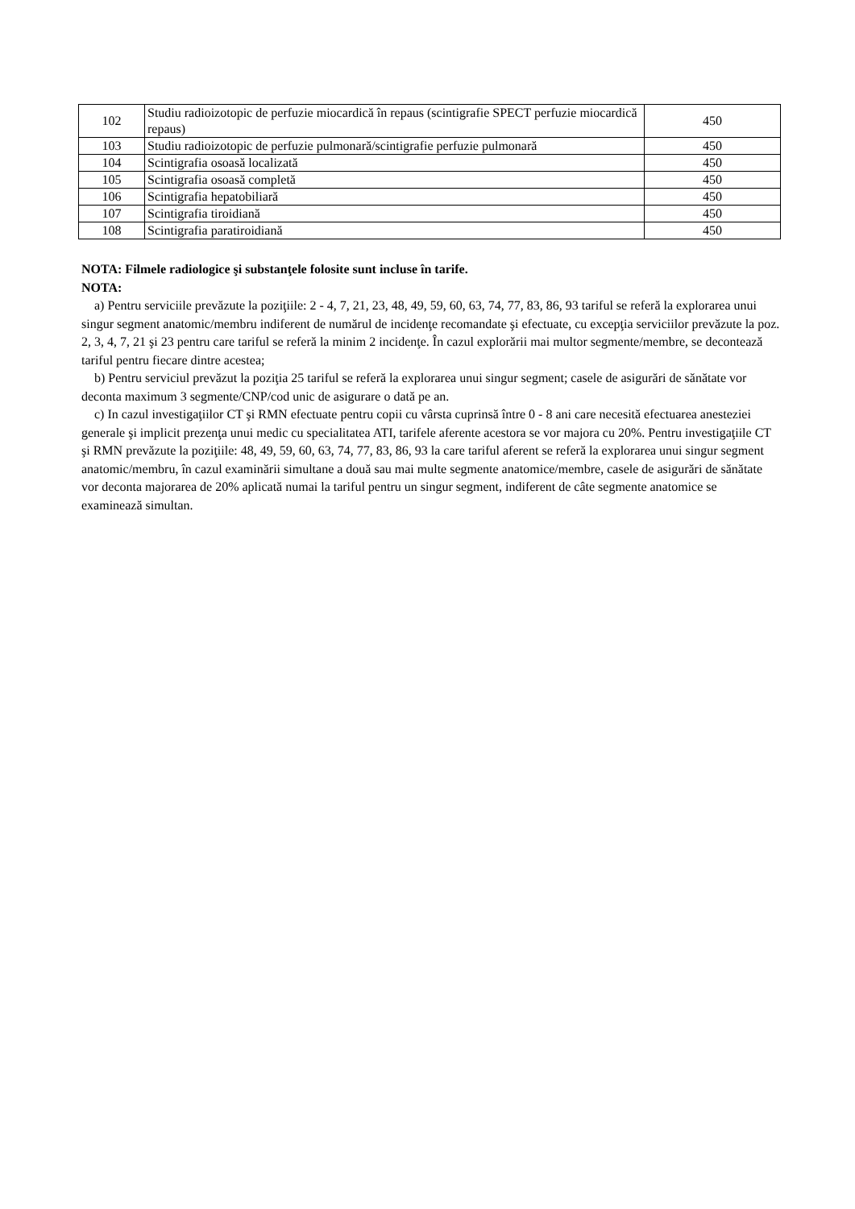| 102 | Studiu radioizotopic de perfuzie miocardică în repaus (scintigrafie SPECT perfuzie miocardică repaus) | 450 |
| 103 | Studiu radioizotopic de perfuzie pulmonară/scintigrafie perfuzie pulmonară | 450 |
| 104 | Scintigrafia osoasă localizată | 450 |
| 105 | Scintigrafia osoasă completă | 450 |
| 106 | Scintigrafia hepatobiliară | 450 |
| 107 | Scintigrafia tiroidiană | 450 |
| 108 | Scintigrafia paratiroidiană | 450 |
NOTA: Filmele radiologice şi substanţele folosite sunt incluse în tarife.
NOTA:
a) Pentru serviciile prevăzute la poziţiile: 2 - 4, 7, 21, 23, 48, 49, 59, 60, 63, 74, 77, 83, 86, 93 tariful se referă la explorarea unui singur segment anatomic/membru indiferent de numărul de incidenţe recomandate şi efectuate, cu excepţia serviciilor prevăzute la poz. 2, 3, 4, 7, 21 şi 23 pentru care tariful se referă la minim 2 incidenţe. În cazul explorării mai multor segmente/membre, se decontează tariful pentru fiecare dintre acestea;
b) Pentru serviciul prevăzut la poziţia 25 tariful se referă la explorarea unui singur segment; casele de asigurări de sănătate vor deconta maximum 3 segmente/CNP/cod unic de asigurare o dată pe an.
c) In cazul investigaţiilor CT şi RMN efectuate pentru copii cu vârsta cuprinsă între 0 - 8 ani care necesită efectuarea anesteziei generale şi implicit prezenţa unui medic cu specialitatea ATI, tarifele aferente acestora se vor majora cu 20%. Pentru investigaţiile CT şi RMN prevăzute la poziţiile: 48, 49, 59, 60, 63, 74, 77, 83, 86, 93 la care tariful aferent se referă la explorarea unui singur segment anatomic/membru, în cazul examinării simultane a două sau mai multe segmente anatomice/membre, casele de asigurări de sănătate vor deconta majorarea de 20% aplicată numai la tariful pentru un singur segment, indiferent de câte segmente anatomice se examinează simultan.